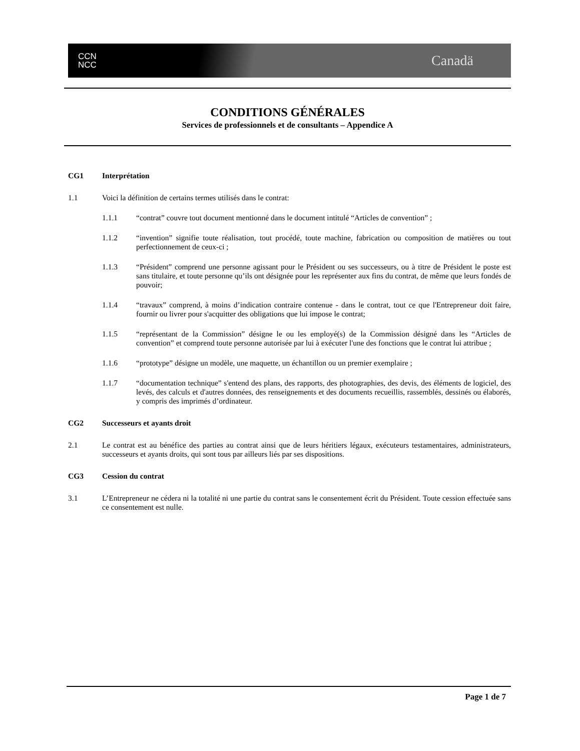CCN
NCC
Canadä
CONDITIONS GÉNÉRALES
Services de professionnels et de consultants – Appendice A
CG1 Interprétation
1.1 Voici la définition de certains termes utilisés dans le contrat:
1.1.1 “contrat” couvre tout document mentionné dans le document intitulé “Articles de convention” ;
1.1.2 “invention” signifie toute réalisation, tout procédé, toute machine, fabrication ou composition de matières ou tout perfectionnement de ceux-ci ;
1.1.3 “Président” comprend une personne agissant pour le Président ou ses successeurs, ou à titre de Président le poste est sans titulaire, et toute personne qu’ils ont désignée pour les représenter aux fins du contrat, de même que leurs fondés de pouvoir;
1.1.4 “travaux” comprend, à moins d’indication contraire contenue - dans le contrat, tout ce que l'Entrepreneur doit faire, fournir ou livrer pour s'acquitter des obligations que lui impose le contrat;
1.1.5 “représentant de la Commission” désigne le ou les employé(s) de la Commission désigné dans les “Articles de convention” et comprend toute personne autorisée par lui à exécuter l'une des fonctions que le contrat lui attribue ;
1.1.6 “prototype” désigne un modèle, une maquette, un échantillon ou un premier exemplaire ;
1.1.7 “documentation technique” s'entend des plans, des rapports, des photographies, des devis, des éléments de logiciel, des levés, des calculs et d'autres données, des renseignements et des documents recueillis, rassemblés, dessinés ou élaborés, y compris des imprimés d’ordinateur.
CG2 Successeurs et ayants droit
2.1 Le contrat est au bénéfice des parties au contrat ainsi que de leurs héritiers légaux, exécuteurs testamentaires, administrateurs, successeurs et ayants droits, qui sont tous par ailleurs liés par ses dispositions.
CG3 Cession du contrat
3.1 L’Entrepreneur ne cédera ni la totalité ni une partie du contrat sans le consentement écrit du Président. Toute cession effectuée sans ce consentement est nulle.
Page 1 de 7